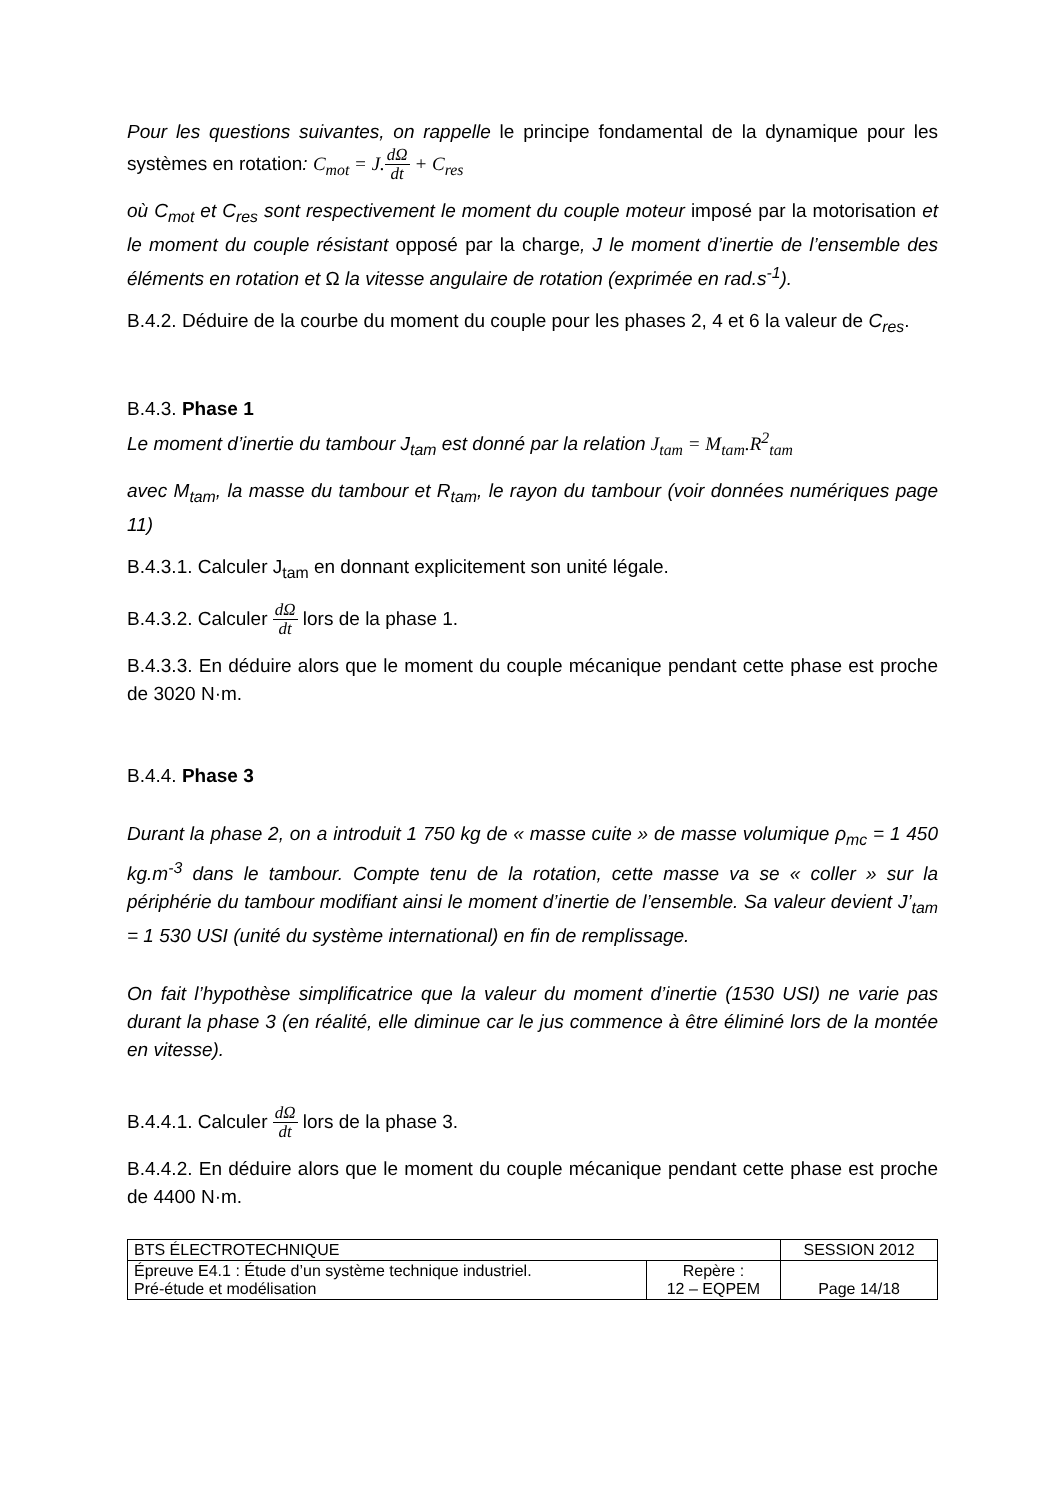Pour les questions suivantes, on rappelle le principe fondamental de la dynamique pour les systèmes en rotation: C<sub>mot</sub> = J. dΩ dt + C<sub>res</sub>
où C<sub>mot</sub> et C<sub>res</sub> sont respectivement le moment du couple moteur imposé par la motorisation et le moment du couple résistant opposé par la charge, J le moment d’inertie de l’ensemble des éléments en rotation et Ω la vitesse angulaire de rotation (exprimée en rad.s<sup>-1</sup>).
B.4.2. Déduire de la courbe du moment du couple pour les phases 2, 4 et 6 la valeur de C<sub>res</sub>.
B.4.3. Phase 1
Le moment d’inertie du tambour J<sub>tam</sub> est donné par la relation J<sub>tam</sub> = M<sub>tam</sub>.R<sup>2</sup><sub>tam</sub>
avec M<sub>tam</sub>, la masse du tambour et R<sub>tam</sub>, le rayon du tambour (voir données numériques page 11)
B.4.3.1. Calculer J<sub>tam</sub> en donnant explicitement son unité légale.
B.4.3.2. Calculer dΩ dt lors de la phase 1.
B.4.3.3. En déduire alors que le moment du couple mécanique pendant cette phase est proche de 3020 N·m.
B.4.4. Phase 3
Durant la phase 2, on a introduit 1 750 kg de « masse cuite » de masse volumique ρ<sub>mc</sub> = 1 450 kg.m<sup>-3</sup> dans le tambour. Compte tenu de la rotation, cette masse va se « coller » sur la périphérie du tambour modifiant ainsi le moment d’inertie de l’ensemble. Sa valeur devient J’<sub>tam</sub> = 1 530 USI (unité du système international) en fin de remplissage.
On fait l’hypothèse simplificatrice que la valeur du moment d’inertie (1530 USI) ne varie pas durant la phase 3 (en réalité, elle diminue car le jus commence à être éliminé lors de la montée en vitesse).
B.4.4.1. Calculer dΩ dt lors de la phase 3.
B.4.4.2. En déduire alors que le moment du couple mécanique pendant cette phase est proche de 4400 N·m.
| BTS ÉLECTROTECHNIQUE | | SESSION 2012 |
| Épreuve E4.1 : Étude d’un système technique industriel. Pré-étude et modélisation | Repère : 12 – EQPEM | Page 14/18 |